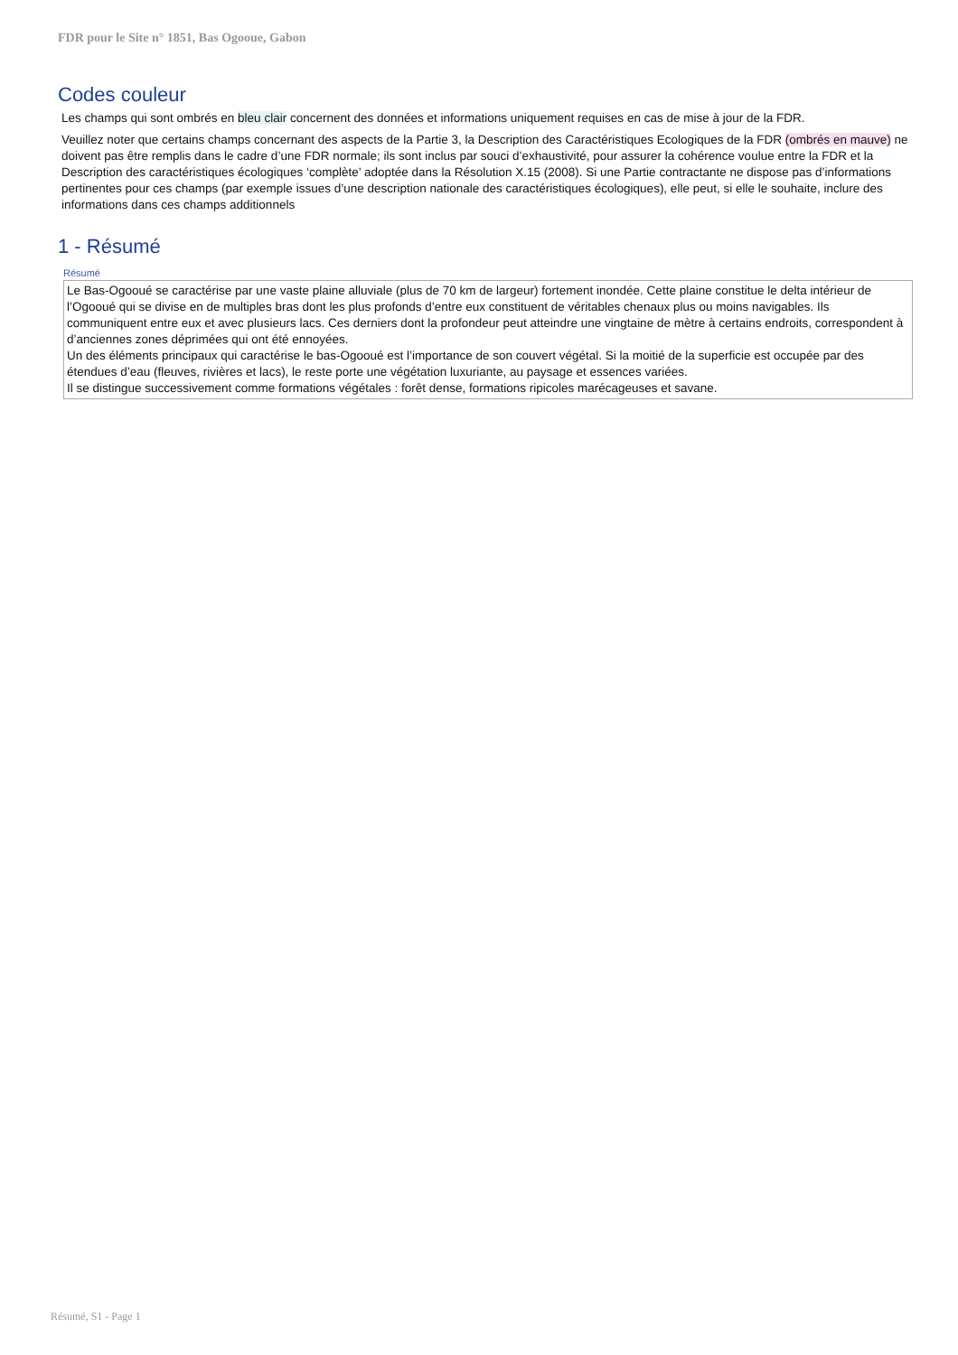FDR pour le Site n° 1851, Bas Ogooue, Gabon
Codes couleur
Les champs qui sont ombrés en bleu clair concernent des données et informations uniquement requises en cas de mise à jour de la FDR.
Veuillez noter que certains champs concernant des aspects de la Partie 3, la Description des Caractéristiques Ecologiques de la FDR (ombrés en mauve) ne doivent pas être remplis dans le cadre d’une FDR normale; ils sont inclus par souci d’exhaustivité, pour assurer la cohérence voulue entre la FDR et la Description des caractéristiques écologiques ‘complète’ adoptée dans la Résolution X.15 (2008). Si une Partie contractante ne dispose pas d’informations pertinentes pour ces champs (par exemple issues d’une description nationale des caractéristiques écologiques), elle peut, si elle le souhaite, inclure des informations dans ces champs additionnels
1 - Résumé
Résumé
Le Bas-Ogooué se caractérise par une vaste plaine alluviale (plus de 70 km de largeur) fortement inondée. Cette plaine constitue le delta intérieur de l’Ogooué qui se divise en de multiples bras dont les plus profonds d’entre eux constituent de véritables chenaux plus ou moins navigables. Ils communiquent entre eux et avec plusieurs lacs. Ces derniers dont la profondeur peut atteindre une vingtaine de mètre à certains endroits, correspondent à d’anciennes zones déprimées qui ont été ennoyées.
Un des éléments principaux qui caractérise le bas-Ogooué est l’importance de son couvert végétal. Si la moitié de la superficie est occupée par des étendues d’eau (fleuves, rivières et lacs), le reste porte une végétation luxuriante, au paysage et essences variées.
Il se distingue successivement comme formations végétales : forêt dense, formations ripicoles marécageuses et savane.
Résumé, S1 - Page 1